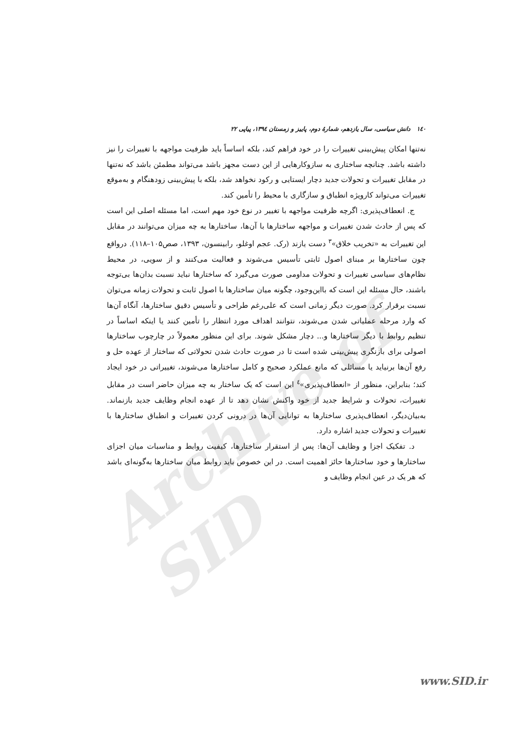Archive of SID
۱٤۰ دانش سیاسی، سال یازدهم، شمارهٔ دوم، پاییز و زمستان ۱۳۹٤، پیاپی ۲۲
نه‌تنها امکان پیش‌بینی تغییرات را در خود فراهم کند، بلکه اساساً باید ظرفیت مواجهه با تغییرات را نیز داشته باشد. چنانچه ساختاری به سازوکارهایی از این دست مجهز باشد می‌تواند مطمئن باشد که نه‌تنها در مقابل تغییرات و تحولات جدید دچار ایستایی و رکود نخواهد شد، بلکه با پیش‌بینی زودهنگام و به‌موقع تغییرات می‌تواند کارویژه انطباق و سازگاری با محیط را تأمین کند.
ج. انعطاف‌پذیری: اگرچه ظرفیت مواجهه با تغییر در نوع خود مهم است، اما مسئله اصلی این است که پس از حادث شدن تغییرات و مواجهه ساختارها با آن‌ها، ساختارها به چه میزان می‌توانند در مقابل این تغییرات به «تخریب خلاق»<sup>۳</sup> دست یازند (رک. عجم اوغلو، رابینسون، ۱۳۹۳، صص۱۰۵–۱۱۸). درواقع چون ساختارها بر مبنای اصول ثابتی تأسیس می‌شوند و فعالیت می‌کنند و از سویی، در محیط نظام‌های سیاسی تغییرات و تحولات مداومی صورت می‌گیرد که ساختارها نباید نسبت بدان‌ها بی‌توجه باشند، حال مسئله این است که بااین‌وجود، چگونه میان ساختارها با اصول ثابت و تحولات زمانه می‌توان نسبت برقرار کرد. صورت دیگر زمانی است که علی‌رغم طراحی و تأسیس دقیق ساختارها، آنگاه آن‌ها که وارد مرحله عملیاتی شدن می‌شوند، نتوانند اهداف مورد انتظار را تأمین کنند یا اینکه اساساً در تنظیم روابط با دیگر ساختارها و... دچار مشکل شوند. برای این منظور معمولاً در چارچوب ساختارها اصولی برای بازنگری پیش‌بینی شده است تا در صورت حادث شدن تحولاتی که ساختار از عهده حل و رفع آن‌ها برنیاید یا مسائلی که مانع عملکرد صحیح و کامل ساختارها می‌شوند، تغییراتی در خود ایجاد کند؛ بنابراین، منظور از «انعطاف‌پذیری»<sup>٤</sup> این است که یک ساختار به چه میزان حاضر است در مقابل تغییرات، تحولات و شرایط جدید از خود واکنش نشان دهد تا از عهده انجام وظایف جدید بازنماند. به‌بیان‌دیگر، انعطاف‌پذیری ساختارها به توانایی آن‌ها در درونی کردن تغییرات و انطباق ساختارها با تغییرات و تحولات جدید اشاره دارد.
د. تفکیک اجزا و وظایف آن‌ها: پس از استقرار ساختارها، کیفیت روابط و مناسبات میان اجزای ساختارها و خود ساختارها حائز اهمیت است. در این خصوص باید روابط میان ساختارها به‌گونه‌ای باشد که هر یک در عین انجام وظایف و
www.SID.ir